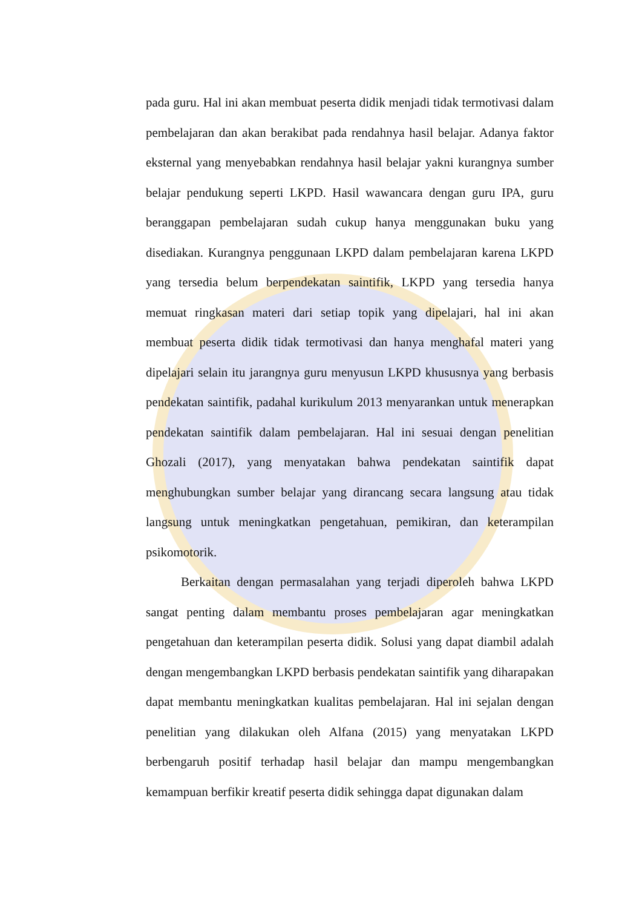pada guru. Hal ini akan membuat peserta didik menjadi tidak termotivasi dalam pembelajaran dan akan berakibat pada rendahnya hasil belajar. Adanya faktor eksternal yang menyebabkan rendahnya hasil belajar yakni kurangnya sumber belajar pendukung seperti LKPD. Hasil wawancara dengan guru IPA, guru beranggapan pembelajaran sudah cukup hanya menggunakan buku yang disediakan. Kurangnya penggunaan LKPD dalam pembelajaran karena LKPD yang tersedia belum berpendekatan saintifik, LKPD yang tersedia hanya memuat ringkasan materi dari setiap topik yang dipelajari, hal ini akan membuat peserta didik tidak termotivasi dan hanya menghafal materi yang dipelajari selain itu jarangnya guru menyusun LKPD khususnya yang berbasis pendekatan saintifik, padahal kurikulum 2013 menyarankan untuk menerapkan pendekatan saintifik dalam pembelajaran. Hal ini sesuai dengan penelitian Ghozali (2017), yang menyatakan bahwa pendekatan saintifik dapat menghubungkan sumber belajar yang dirancang secara langsung atau tidak langsung untuk meningkatkan pengetahuan, pemikiran, dan keterampilan psikomotorik.
Berkaitan dengan permasalahan yang terjadi diperoleh bahwa LKPD sangat penting dalam membantu proses pembelajaran agar meningkatkan pengetahuan dan keterampilan peserta didik. Solusi yang dapat diambil adalah dengan mengembangkan LKPD berbasis pendekatan saintifik yang diharapakan dapat membantu meningkatkan kualitas pembelajaran. Hal ini sejalan dengan penelitian yang dilakukan oleh Alfana (2015) yang menyatakan LKPD berbengaruh positif terhadap hasil belajar dan mampu mengembangkan kemampuan berfikir kreatif peserta didik sehingga dapat digunakan dalam